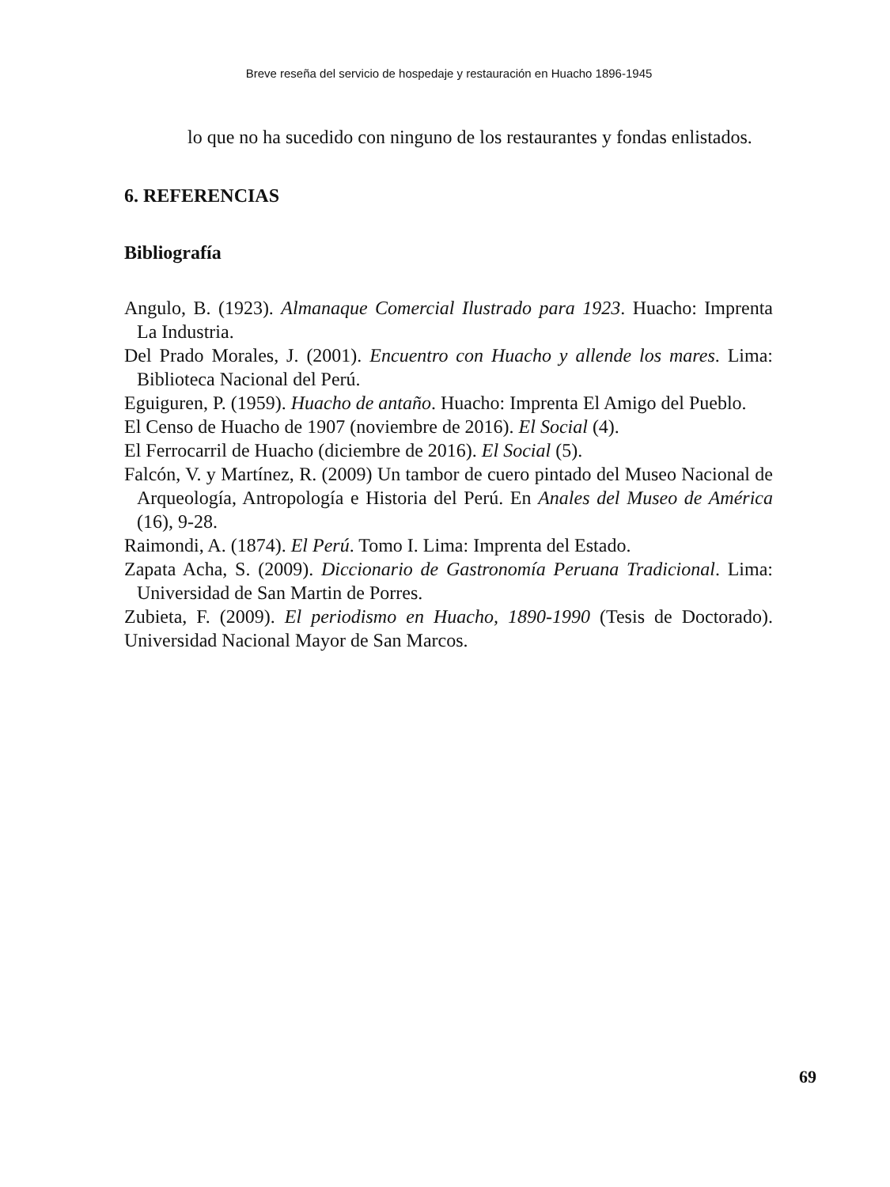Breve reseña del servicio de hospedaje y restauración en Huacho 1896-1945
lo que no ha sucedido con ninguno de los restaurantes y fondas enlistados.
6. REFERENCIAS
Bibliografía
Angulo, B. (1923). Almanaque Comercial Ilustrado para 1923. Huacho: Imprenta La Industria.
Del Prado Morales, J. (2001). Encuentro con Huacho y allende los mares. Lima: Biblioteca Nacional del Perú.
Eguiguren, P. (1959). Huacho de antaño. Huacho: Imprenta El Amigo del Pueblo.
El Censo de Huacho de 1907 (noviembre de 2016). El Social (4).
El Ferrocarril de Huacho (diciembre de 2016). El Social (5).
Falcón, V. y Martínez, R. (2009) Un tambor de cuero pintado del Museo Nacional de Arqueología, Antropología e Historia del Perú. En Anales del Museo de América (16), 9-28.
Raimondi, A. (1874). El Perú. Tomo I. Lima: Imprenta del Estado.
Zapata Acha, S. (2009). Diccionario de Gastronomía Peruana Tradicional. Lima: Universidad de San Martin de Porres.
Zubieta, F. (2009). El periodismo en Huacho, 1890-1990 (Tesis de Doctorado). Universidad Nacional Mayor de San Marcos.
69